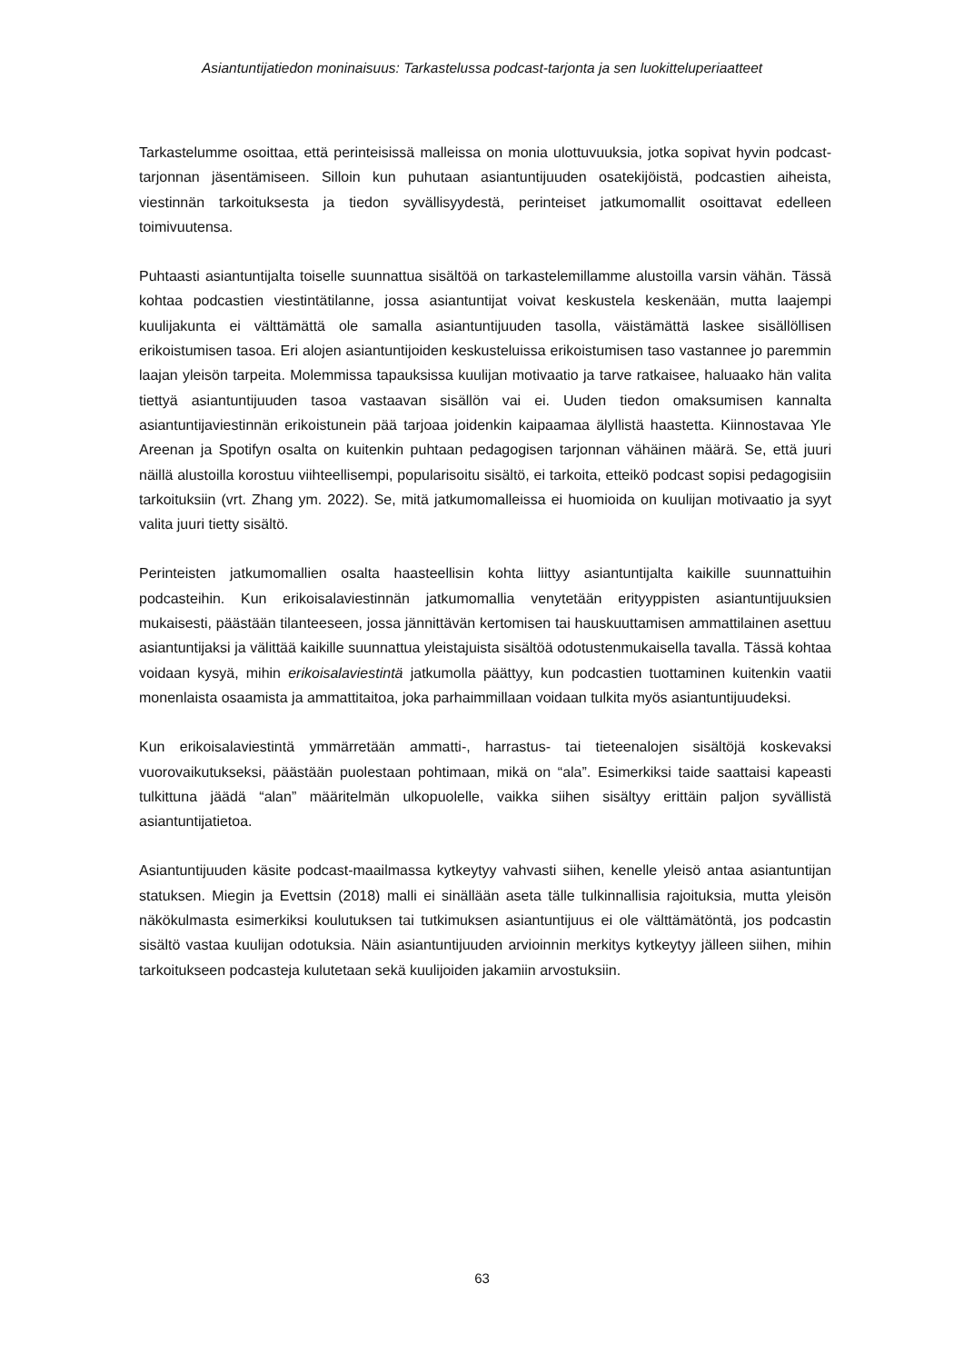Asiantuntijatiedon moninaisuus: Tarkastelussa podcast-tarjonta ja sen luokitteluperiaatteet
Tarkastelumme osoittaa, että perinteisissä malleissa on monia ulottuvuuksia, jotka sopivat hyvin podcast-tarjonnan jäsentämiseen. Silloin kun puhutaan asiantuntijuuden osatekijöistä, podcastien aiheista, viestinnän tarkoituksesta ja tiedon syvällisyydestä, perinteiset jatkumomallit osoittavat edelleen toimivuutensa.
Puhtaasti asiantuntijalta toiselle suunnattua sisältöä on tarkastelemillamme alustoilla varsin vähän. Tässä kohtaa podcastien viestintätilanne, jossa asiantuntijat voivat keskustela keskenään, mutta laajempi kuulijakunta ei välttämättä ole samalla asiantuntijuuden tasolla, väistämättä laskee sisällöllisen erikoistumisen tasoa. Eri alojen asiantuntijoiden keskusteluissa erikoistumisen taso vastannee jo paremmin laajan yleisön tarpeita. Molemmissa tapauksissa kuulijan motivaatio ja tarve ratkaisee, haluaako hän valita tiettyä asiantuntijuuden tasoa vastaavan sisällön vai ei. Uuden tiedon omaksumisen kannalta asiantuntijaviestinnän erikoistunein pää tarjoaa joidenkin kaipaamaa älyllistä haastetta. Kiinnostavaa Yle Areenan ja Spotifyn osalta on kuitenkin puhtaan pedagogisen tarjonnan vähäinen määrä. Se, että juuri näillä alustoilla korostuu viihteellisempi, popularisoitu sisältö, ei tarkoita, etteikö podcast sopisi pedagogisiin tarkoituksiin (vrt. Zhang ym. 2022). Se, mitä jatkumomalleissa ei huomioida on kuulijan motivaatio ja syyt valita juuri tietty sisältö.
Perinteisten jatkumomallien osalta haasteellisin kohta liittyy asiantuntijalta kaikille suunnattuihin podcasteihin. Kun erikoisalaviestinnän jatkumomallia venytetään erityyppisten asiantuntijuuksien mukaisesti, päästään tilanteeseen, jossa jännittävän kertomisen tai hauskuuttamisen ammattilainen asettuu asiantuntijaksi ja välittää kaikille suunnattua yleistajuista sisältöä odotustenmukaisella tavalla. Tässä kohtaa voidaan kysyä, mihin erikoisalaviestintä jatkumolla päättyy, kun podcastien tuottaminen kuitenkin vaatii monenlaista osaamista ja ammattitaitoa, joka parhaimmillaan voidaan tulkita myös asiantuntijuudeksi.
Kun erikoisalaviestintä ymmärretään ammatti-, harrastus- tai tieteenalojen sisältöjä koskevaksi vuorovaikutukseksi, päästään puolestaan pohtimaan, mikä on “ala”. Esimerkiksi taide saattaisi kapeasti tulkittuna jäädä “alan” määritelmän ulkopuolelle, vaikka siihen sisältyy erittäin paljon syvällistä asiantuntijatietoa.
Asiantuntijuuden käsite podcast-maailmassa kytkeytyy vahvasti siihen, kenelle yleisö antaa asiantuntijan statuksen. Miegin ja Evettsin (2018) malli ei sinällään aseta tälle tulkinnallisia rajoituksia, mutta yleisön näkökulmasta esimerkiksi koulutuksen tai tutkimuksen asiantuntijuus ei ole välttämätöntä, jos podcastin sisältö vastaa kuulijan odotuksia. Näin asiantuntijuuden arvioinnin merkitys kytkeytyy jälleen siihen, mihin tarkoitukseen podcasteja kulutetaan sekä kuulijoiden jakamiin arvostuksiin.
63